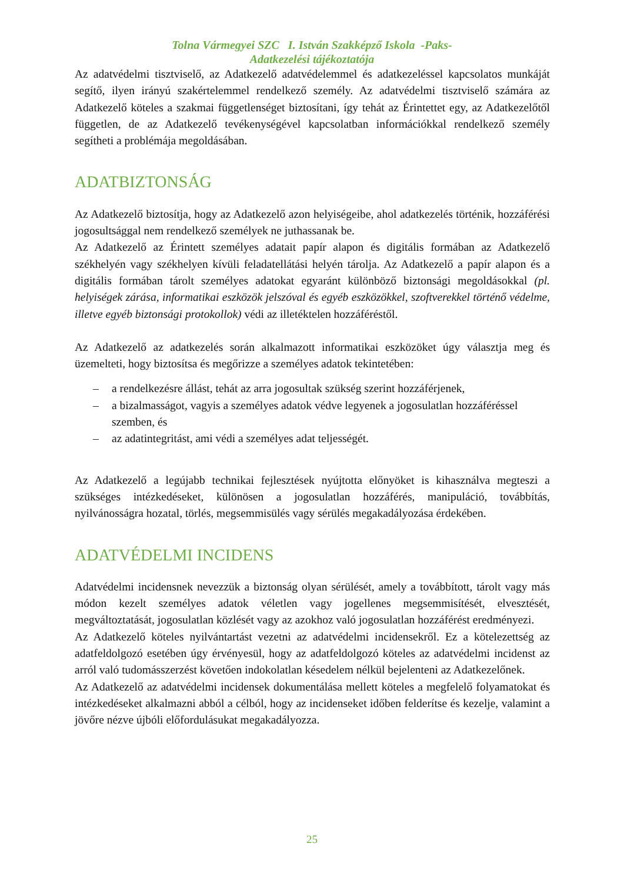Tolna Vármegyei SZC I. István Szakképző Iskola -Paks-
Adatkezelési tájékoztatója
Az adatvédelmi tisztviselő, az Adatkezelő adatvédelemmel és adatkezeléssel kapcsolatos munkáját segítő, ilyen irányú szakértelemmel rendelkező személy. Az adatvédelmi tisztviselő számára az Adatkezelő köteles a szakmai függetlenséget biztosítani, így tehát az Érintettet egy, az Adatkezelőtől független, de az Adatkezelő tevékenységével kapcsolatban információkkal rendelkező személy segítheti a problémája megoldásában.
ADATBIZTONSÁG
Az Adatkezelő biztosítja, hogy az Adatkezelő azon helyiségeibe, ahol adatkezelés történik, hozzáférési jogosultsággal nem rendelkező személyek ne juthassanak be.
Az Adatkezelő az Érintett személyes adatait papír alapon és digitális formában az Adatkezelő székhelyén vagy székhelyen kívüli feladatellátási helyén tárolja. Az Adatkezelő a papír alapon és a digitális formában tárolt személyes adatokat egyaránt különböző biztonsági megoldásokkal (pl. helyiségek zárása, informatikai eszközök jelszóval és egyéb eszközökkel, szoftverekkel történő védelme, illetve egyéb biztonsági protokollok) védi az illetéktelen hozzáféréstől.
Az Adatkezelő az adatkezelés során alkalmazott informatikai eszközöket úgy választja meg és üzemelteti, hogy biztosítsa és megőrizze a személyes adatok tekintetében:
– a rendelkezésre állást, tehát az arra jogosultak szükség szerint hozzáférjenek,
– a bizalmasságot, vagyis a személyes adatok védve legyenek a jogosulatlan hozzáféréssel szemben, és
– az adatintegritást, ami védi a személyes adat teljességét.
Az Adatkezelő a legújabb technikai fejlesztések nyújtotta előnyöket is kihasználva megteszi a szükséges intézkedéseket, különösen a jogosulatlan hozzáférés, manipuláció, továbbítás, nyilvánosságra hozatal, törlés, megsemmisülés vagy sérülés megakadályozása érdekében.
ADATVÉDELMI INCIDENS
Adatvédelmi incidensnek nevezzük a biztonság olyan sérülését, amely a továbbított, tárolt vagy más módon kezelt személyes adatok véletlen vagy jogellenes megsemmisítését, elvesztését, megváltoztatását, jogosulatlan közlését vagy az azokhoz való jogosulatlan hozzáférést eredményezi.
Az Adatkezelő köteles nyilvántartást vezetni az adatvédelmi incidensekről. Ez a kötelezettség az adatfeldolgozó esetében úgy érvényesül, hogy az adatfeldolgozó köteles az adatvédelmi incidenst az arról való tudomásszerzést követően indokolatlan késedelem nélkül bejelenteni az Adatkezelőnek.
Az Adatkezelő az adatvédelmi incidensek dokumentálása mellett köteles a megfelelő folyamatokat és intézkedéseket alkalmazni abból a célból, hogy az incidenseket időben felderítse és kezelje, valamint a jövőre nézve újbóli előfordulásukat megakadályozza.
25